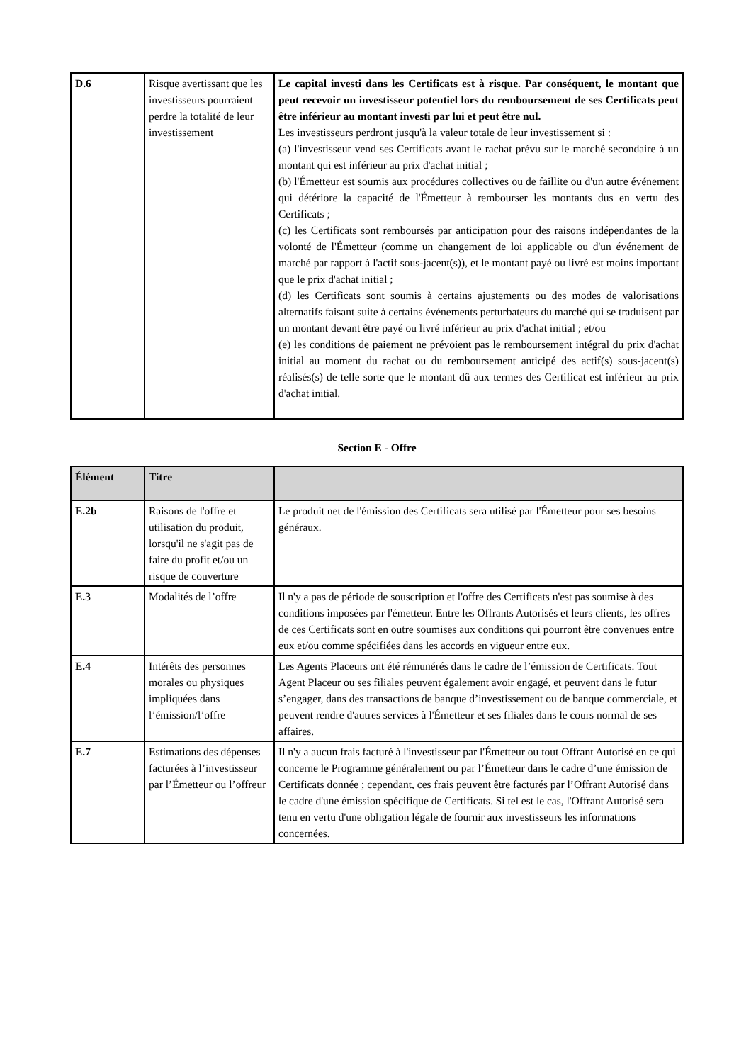| D.6 | Risque avertissant que les investisseurs pourraient perdre la totalité de leur investissement | Le capital investi dans les Certificats est à risque. Par conséquent, le montant que peut recevoir un investisseur potentiel lors du remboursement de ses Certificats peut être inférieur au montant investi par lui et peut être nul. Les investisseurs perdront jusqu'à la valeur totale de leur investissement si : (a) l'investisseur vend ses Certificats avant le rachat prévu sur le marché secondaire à un montant qui est inférieur au prix d'achat initial ; (b) l'Émetteur est soumis aux procédures collectives ou de faillite ou d'un autre événement qui détériore la capacité de l'Émetteur à rembourser les montants dus en vertu des Certificats ; (c) les Certificats sont remboursés par anticipation pour des raisons indépendantes de la volonté de l'Émetteur (comme un changement de loi applicable ou d'un événement de marché par rapport à l'actif sous-jacent(s)), et le montant payé ou livré est moins important que le prix d'achat initial ; (d) les Certificats sont soumis à certains ajustements ou des modes de valorisations alternatifs faisant suite à certains événements perturbateurs du marché qui se traduisent par un montant devant être payé ou livré inférieur au prix d'achat initial ; et/ou (e) les conditions de paiement ne prévoient pas le remboursement intégral du prix d'achat initial au moment du rachat ou du remboursement anticipé des actif(s) sous-jacent(s) réalisés(s) de telle sorte que le montant dû aux termes des Certificat est inférieur au prix d'achat initial. |
Section E - Offre
| Élément | Titre | |
| --- | --- | --- |
| E.2b | Raisons de l'offre et utilisation du produit, lorsqu'il ne s'agit pas de faire du profit et/ou un risque de couverture | Le produit net de l'émission des Certificats sera utilisé par l'Émetteur pour ses besoins généraux. |
| E.3 | Modalités de l’offre | Il n'y a pas de période de souscription et l'offre des Certificats n'est pas soumise à des conditions imposées par l'émetteur. Entre les Offrants Autorisés et leurs clients, les offres de ces Certificats sont en outre soumises aux conditions qui pourront être convenues entre eux et/ou comme spécifiées dans les accords en vigueur entre eux. |
| E.4 | Intérêts des personnes morales ou physiques impliquées dans l’émission/l’offre | Les Agents Placeurs ont été rémunérés dans le cadre de l’émission de Certificats. Tout Agent Placeur ou ses filiales peuvent également avoir engagé, et peuvent dans le futur s’engager, dans des transactions de banque d’investissement ou de banque commerciale, et peuvent rendre d'autres services à l'Émetteur et ses filiales dans le cours normal de ses affaires. |
| E.7 | Estimations des dépenses facturées à l’investisseur par l’Émetteur ou l’offreur | Il n'y a aucun frais facturé à l'investisseur par l'Émetteur ou tout Offrant Autorisé en ce qui concerne le Programme généralement ou par l’Émetteur dans le cadre d’une émission de Certificats donnée ; cependant, ces frais peuvent être facturés par l’Offrant Autorisé dans le cadre d'une émission spécifique de Certificats. Si tel est le cas, l'Offrant Autorisé sera tenu en vertu d'une obligation légale de fournir aux investisseurs les informations concernées. |